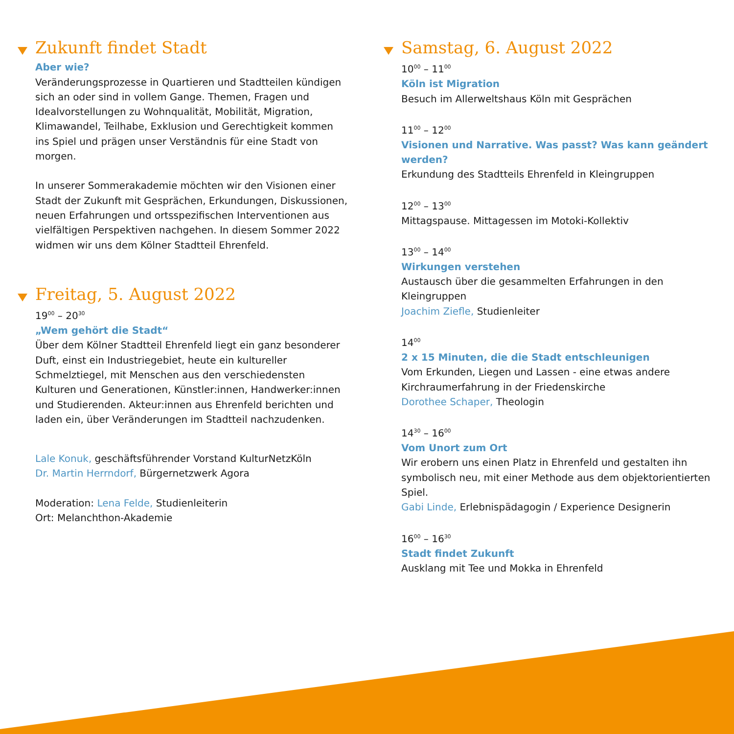Zukunft findet Stadt
Aber wie?
Veränderungsprozesse in Quartieren und Stadtteilen kündigen sich an oder sind in vollem Gange. Themen, Fragen und Idealvorstellungen zu Wohnqualität, Mobilität, Migration, Klimawandel, Teilhabe, Exklusion und Gerechtigkeit kommen ins Spiel und prägen unser Verständnis für eine Stadt von morgen.
In unserer Sommerakademie möchten wir den Visionen einer Stadt der Zukunft mit Gesprächen, Erkundungen, Diskussionen, neuen Erfahrungen und ortsspezifischen Interventionen aus vielfältigen Perspektiven nachgehen. In diesem Sommer 2022 widmen wir uns dem Kölner Stadtteil Ehrenfeld.
Freitag, 5. August 2022
19<sup>00</sup> – 20<sup>30</sup>
„Wem gehört die Stadt“
Über dem Kölner Stadtteil Ehrenfeld liegt ein ganz besonderer Duft, einst ein Industriegebiet, heute ein kultureller Schmelztiegel, mit Menschen aus den verschiedensten Kulturen und Generationen, Künstler:innen, Handwerker:innen und Studierenden. Akteur:innen aus Ehrenfeld berichten und laden ein, über Veränderungen im Stadtteil nachzudenken.
Lale Konuk, geschäftsführender Vorstand KulturNetzKöln
Dr. Martin Herrndorf, Bürgernetzwerk Agora
Moderation: Lena Felde, Studienleiterin
Ort: Melanchthon-Akademie
Samstag, 6. August 2022
10<sup>00</sup> – 11<sup>00</sup>
Köln ist Migration
Besuch im Allerweltshaus Köln mit Gesprächen
11<sup>00</sup> – 12<sup>00</sup>
Visionen und Narrative. Was passt? Was kann geändert werden?
Erkundung des Stadtteils Ehrenfeld in Kleingruppen
12<sup>00</sup> – 13<sup>00</sup>
Mittagspause. Mittagessen im Motoki-Kollektiv
13<sup>00</sup> – 14<sup>00</sup>
Wirkungen verstehen
Austausch über die gesammelten Erfahrungen in den Kleingruppen
Joachim Ziefle, Studienleiter
14<sup>00</sup>
2 x 15 Minuten, die die Stadt entschleunigen
Vom Erkunden, Liegen und Lassen - eine etwas andere Kirchraumerfahrung in der Friedenskirche
Dorothee Schaper, Theologin
14<sup>30</sup> – 16<sup>00</sup>
Vom Unort zum Ort
Wir erobern uns einen Platz in Ehrenfeld und gestalten ihn symbolisch neu, mit einer Methode aus dem objektorientierten Spiel.
Gabi Linde, Erlebnispädagogin / Experience Designerin
16<sup>00</sup> – 16<sup>30</sup>
Stadt findet Zukunft
Ausklang mit Tee und Mokka in Ehrenfeld